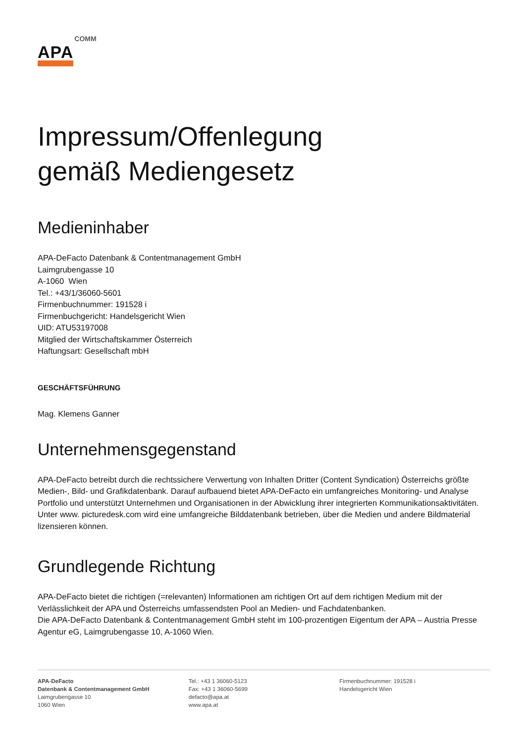APA COMM
Impressum/Offenlegung
gemäß Mediengesetz
Medieninhaber
APA-DeFacto Datenbank & Contentmanagement GmbH
Laimgrubengasse 10
A-1060 Wien
Tel.: +43/1/36060-5601
Firmenbuchnummer: 191528 i
Firmenbuchgericht: Handelsgericht Wien
UID: ATU53197008
Mitglied der Wirtschaftskammer Österreich
Haftungsart: Gesellschaft mbH
GESCHÄFTSFÜHRUNG
Mag. Klemens Ganner
Unternehmensgegenstand
APA-DeFacto betreibt durch die rechtssichere Verwertung von Inhalten Dritter (Content Syndication) Österreichs größte Medien-, Bild- und Grafikdatenbank. Darauf aufbauend bietet APA-DeFacto ein umfangreiches Monitoring- und Analyse Portfolio und unterstützt Unternehmen und Organisationen in der Abwicklung ihrer integrierten Kommunikationsaktivitäten. Unter www. picturedesk.com wird eine umfangreiche Bilddatenbank betrieben, über die Medien und andere Bildmaterial lizensieren können.
Grundlegende Richtung
APA-DeFacto bietet die richtigen (=relevanten) Informationen am richtigen Ort auf dem richtigen Medium mit der Verlässlichkeit der APA und Österreichs umfassendsten Pool an Medien- und Fachdatenbanken.
Die APA-DeFacto Datenbank & Contentmanagement GmbH steht im 100-prozentigen Eigentum der APA – Austria Presse Agentur eG, Laimgrubengasse 10, A-1060 Wien.
APA-DeFacto
Datenbank & Contentmanagement GmbH
Laimgrubengasse 10
1060 Wien
Tel.: +43 1 36060-5123
Fax: +43 1 36060-5699
defacto@apa.at
www.apa.at
Firmenbuchnummer: 191528 i
Handelsgericht Wien